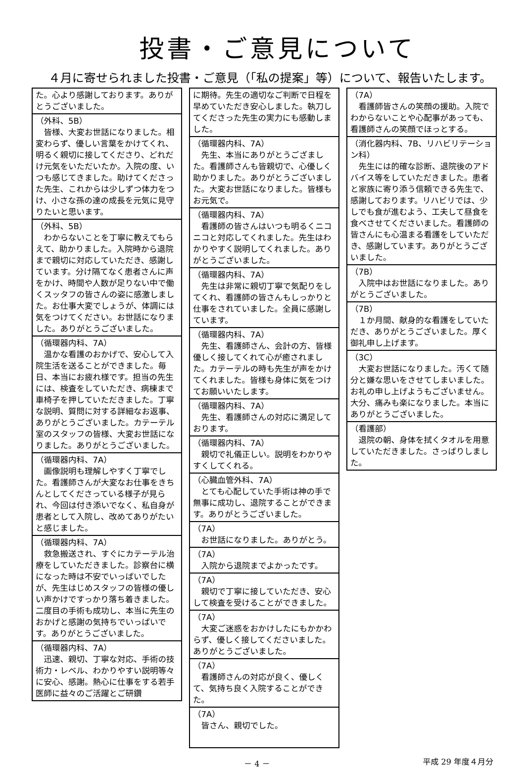投書・ご意見について
４月に寄せられました投書・ご意見（「私の提案」等）について、報告いたします。
た。心より感謝しております。ありがとうございました。
（外科、5B）
　皆様、大変お世話になりました。相変わらず、優しい言葉をかけてくれ、明るく親切に接してくださり、どれだけ元気をいただいたか。入院の度、いつも感じてきました。助けてくださった先生、これからは少しずつ体力をつけ、小さな孫の達の成長を元気に見守りたいと思います。
（外科、5B）
　わからないことを丁寧に教えてもらえて、助かりました。入院時から退院まで親切に対応していただき、感謝しています。分け隔てなく患者さんに声をかけ、時間や人数が足りない中で働くスッタフの皆さんの姿に感激しました。お仕事大変でしょうが、体調には気をつけてください。お世話になりました。ありがとうございました。
（循環器内科、7A）
　温かな看護のおかげで、安心して入院生活を送ることができました。毎日、本当にお疲れ様です。担当の先生には、検査をしていただき、病棟まで車椅子を押していただきました。丁寧な説明、質問に対する詳細なお返事、ありがとうございました。カテーテル室のスタッフの皆様、大変お世話になりました。ありがとうございました。
（循環器内科、7A）
　画像説明も理解しやすく丁寧でした。看護師さんが大変なお仕事をきちんとしてくださっている様子が見られ、今回は付き添いでなく、私自身が患者として入院し、改めてありがたいと感じました。
（循環器内科、7A）
　救急搬送され、すぐにカテーテル治療をしていただきました。診察台に横になった時は不安でいっぱいでしたが、先生はじめスタッフの皆様の優しい声かけですっかり落ち着きました。二度目の手術も成功し、本当に先生のおかげと感謝の気持ちでいっぱいです。ありがとうございました。
（循環器内科、7A）
　迅速、親切、丁寧な対応、手術の技術力・レベル、わかりやすい説明等々に安心、感謝。熱心に仕事をする若手医師に益々のご活躍とご研鑽
に期待。先生の適切なご判断で日程を早めていただき安心しました。執刀してくださった先生の実力にも感動しました。
（循環器内科、7A）
　先生、本当にありがとうござました。看護師さんも皆親切で、心優しく助かりました。ありがとうございました。大変お世話になりました。皆様もお元気で。
（循環器内科、7A）
　看護師の皆さんはいつも明るくニコニコと対応してくれました。先生はわかりやすく説明してくれました。ありがとうございました。
（循環器内科、7A）
　先生は非常に親切丁寧で気配りをしてくれ、看護師の皆さんもしっかりと仕事をされていました。全員に感謝しています。
（循環器内科、7A）
　先生、看護師さん、会計の方、皆様優しく接してくれて心が癒されました。カテーテルの時も先生が声をかけてくれました。皆様も身体に気をつけてお願いいたします。
（循環器内科、7A）
　先生、看護師さんの対応に満足しております。
（循環器内科、7A）
　親切で礼儀正しい。説明をわかりやすくしてくれる。
（心臓血管外科、7A）
　とても心配していた手術は神の手で無事に成功し、退院することができます。ありがとうございました。
（7A）
　お世話になりました。ありがとう。
（7A）
　入院から退院までよかったです。
（7A）
　親切で丁寧に接していただき、安心して検査を受けることができました。
（7A）
　大変ご迷惑をおかけしたにもかかわらず、優しく接してくださいました。ありがとうございました。
（7A）
　看護師さんの対応が良く、優しくて、気持ち良く入院することができた。
（7A）
　皆さん、親切でした。
（7A）
　看護師皆さんの笑顔の援助。入院でわからないことや心配事があっても、看護師さんの笑顔でほっとする。
（消化器内科、7B、リハビリテーション科）
　先生には的確な診断、退院後のアドバイス等をしていただきました。患者と家族に寄り添う信頼できる先生で、感謝しております。リハビリでは、少しでも食が進むよう、工夫して昼食を食べさせてくださいました。看護師の皆さんにも心温まる看護をしていただき、感謝しています。ありがとうございました。
（7B）
　入院中はお世話になりました。ありがとうございました。
（7B）
　１か月間、献身的な看護をしていただき、ありがとうございました。厚く御礼申し上げます。
（3C）
　大変お世話になりました。汚くて随分と嫌な思いをさせてしまいました。お礼の申し上げようもございません。大分、痛みも楽になりました。本当にありがとうございました。
（看護部）
　退院の朝、身体を拭くタオルを用意していただきました。さっぱりしました。
－ 4 － 平成 29 年度４月分